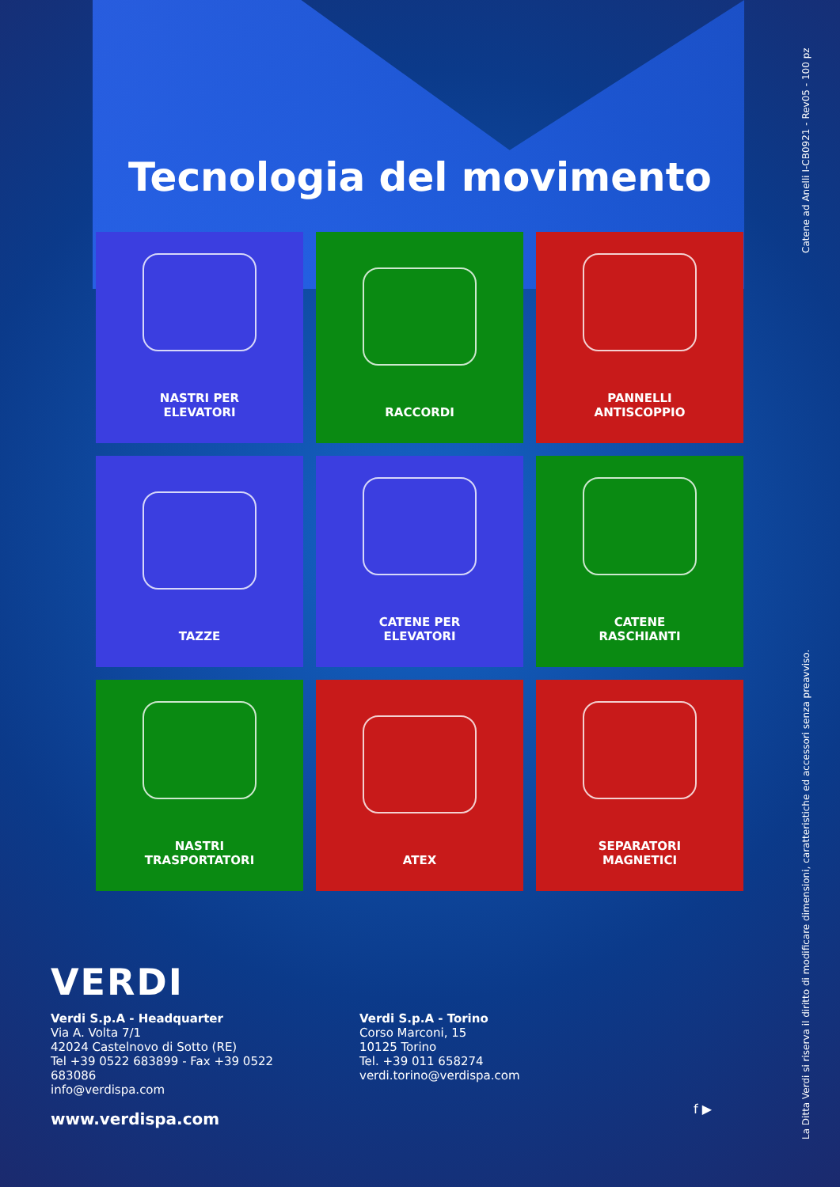Tecnologia del movimento
NASTRI PER
ELEVATORI
RACCORDI
PANNELLI
ANTISCOPPIO
TAZZE
CATENE PER
ELEVATORI
CATENE
RASCHIANTI
NASTRI
TRASPORTATORI
ATEX
SEPARATORI
MAGNETICI
VERDI
Verdi S.p.A - Headquarter
Via A. Volta 7/1
42024 Castelnovo di Sotto (RE)
Tel +39 0522 683899 - Fax +39 0522 683086
info@verdispa.com
Verdi S.p.A - Torino
Corso Marconi, 15
10125 Torino
Tel. +39 011 658274
verdi.torino@verdispa.com
www.verdispa.com
f ▶
La Ditta Verdi si riserva il diritto di modificare dimensioni, caratteristiche ed accessori senza preavviso. Catene ad Anelli I-CB0921 - Rev05 - 100 pz